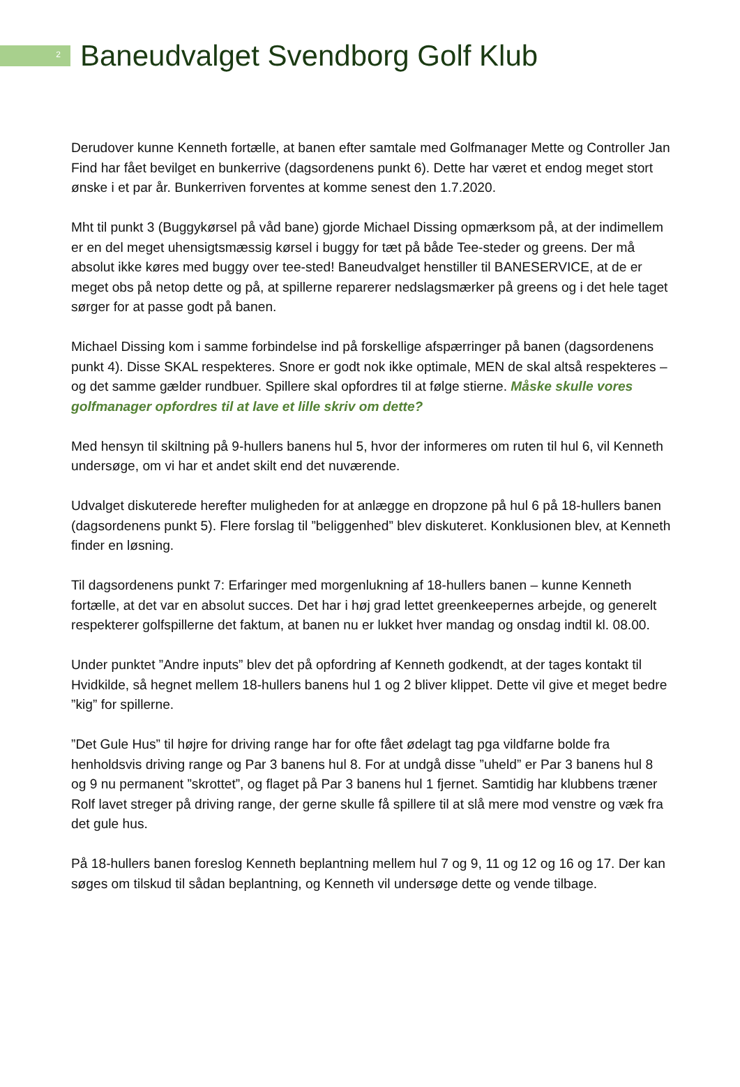2
Baneudvalget Svendborg Golf Klub
Derudover kunne Kenneth fortælle, at banen efter samtale med Golfmanager Mette og Controller Jan Find har fået bevilget en bunkerrive (dagsordenens punkt 6). Dette har været et endog meget stort ønske i et par år. Bunkerriven forventes at komme senest den 1.7.2020.
Mht til punkt 3 (Buggykørsel på våd bane) gjorde Michael Dissing opmærksom på, at der indimellem er en del meget uhensigtsmæssig kørsel i buggy for tæt på både Tee-steder og greens. Der må absolut ikke køres med buggy over tee-sted! Baneudvalget henstiller til BANESERVICE, at de er meget obs på netop dette og på, at spillerne reparerer nedslagsmærker på greens og i det hele taget sørger for at passe godt på banen.
Michael Dissing kom i samme forbindelse ind på forskellige afspærringer på banen (dagsordenens punkt 4). Disse SKAL respekteres. Snore er godt nok ikke optimale, MEN de skal altså respekteres – og det samme gælder rundbuer. Spillere skal opfordres til at følge stierne. Måske skulle vores golfmanager opfordres til at lave et lille skriv om dette?
Med hensyn til skiltning på 9-hullers banens hul 5, hvor der informeres om ruten til hul 6, vil Kenneth undersøge, om vi har et andet skilt end det nuværende.
Udvalget diskuterede herefter muligheden for at anlægge en dropzone på hul 6 på 18-hullers banen (dagsordenens punkt 5). Flere forslag til ”beliggenhed” blev diskuteret. Konklusionen blev, at Kenneth finder en løsning.
Til dagsordenens punkt 7: Erfaringer med morgenlukning af 18-hullers banen – kunne Kenneth fortælle, at det var en absolut succes. Det har i høj grad lettet greenkeepernes arbejde, og generelt respekterer golfspillerne det faktum, at banen nu er lukket hver mandag og onsdag indtil kl. 08.00.
Under punktet ”Andre inputs” blev det på opfordring af Kenneth godkendt, at der tages kontakt til Hvidkilde, så hegnet mellem 18-hullers banens hul 1 og 2 bliver klippet. Dette vil give et meget bedre ”kig” for spillerne.
”Det Gule Hus” til højre for driving range har for ofte fået ødelagt tag pga vildfarne bolde fra henholdsvis driving range og Par 3 banens hul 8. For at undgå disse ”uheld” er Par 3 banens hul 8 og 9 nu permanent ”skrottet”, og flaget på Par 3 banens hul 1 fjernet. Samtidig har klubbens træner Rolf lavet streger på driving range, der gerne skulle få spillere til at slå mere mod venstre og væk fra det gule hus.
På 18-hullers banen foreslog Kenneth beplantning mellem hul 7 og 9, 11 og 12 og 16 og 17. Der kan søges om tilskud til sådan beplantning, og Kenneth vil undersøge dette og vende tilbage.